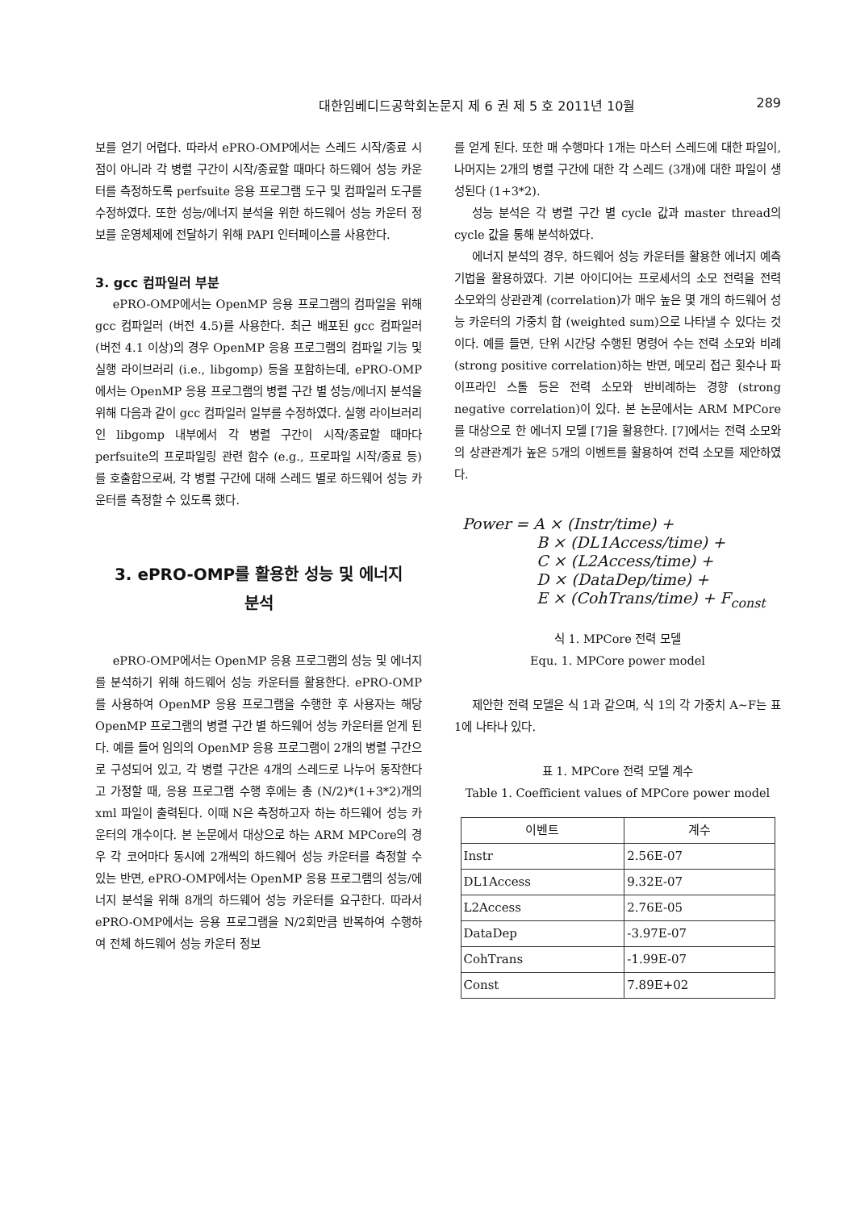대한임베디드공학회논문지 제 6 권 제 5 호 2011년 10월 289
보를 얻기 어렵다. 따라서 ePRO-OMP에서는 스레드 시작/종료 시점이 아니라 각 병렬 구간이 시작/종료할 때마다 하드웨어 성능 카운터를 측정하도록 perfsuite 응용 프로그램 도구 및 컴파일러 도구를 수정하였다. 또한 성능/에너지 분석을 위한 하드웨어 성능 카운터 정보를 운영체제에 전달하기 위해 PAPI 인터페이스를 사용한다.
3. gcc 컴파일러 부분
ePRO-OMP에서는 OpenMP 응용 프로그램의 컴파일을 위해 gcc 컴파일러 (버전 4.5)를 사용한다. 최근 배포된 gcc 컴파일러 (버전 4.1 이상)의 경우 OpenMP 응용 프로그램의 컴파일 기능 및 실행 라이브러리 (i.e., libgomp) 등을 포함하는데, ePRO-OMP에서는 OpenMP 응용 프로그램의 병렬 구간 별 성능/에너지 분석을 위해 다음과 같이 gcc 컴파일러 일부를 수정하였다. 실행 라이브러리인 libgomp 내부에서 각 병렬 구간이 시작/종료할 때마다 perfsuite의 프로파일링 관련 함수 (e.g., 프로파일 시작/종료 등)를 호출함으로써, 각 병렬 구간에 대해 스레드 별로 하드웨어 성능 카운터를 측정할 수 있도록 했다.
3. ePRO-OMP를 활용한 성능 및 에너지
분석
ePRO-OMP에서는 OpenMP 응용 프로그램의 성능 및 에너지를 분석하기 위해 하드웨어 성능 카운터를 활용한다. ePRO-OMP를 사용하여 OpenMP 응용 프로그램을 수행한 후 사용자는 해당 OpenMP 프로그램의 병렬 구간 별 하드웨어 성능 카운터를 얻게 된다. 예를 들어 임의의 OpenMP 응용 프로그램이 2개의 병렬 구간으로 구성되어 있고, 각 병렬 구간은 4개의 스레드로 나누어 동작한다고 가정할 때, 응용 프로그램 수행 후에는 총 (N/2)*(1+3*2)개의 xml 파일이 출력된다. 이때 N은 측정하고자 하는 하드웨어 성능 카운터의 개수이다. 본 논문에서 대상으로 하는 ARM MPCore의 경우 각 코어마다 동시에 2개씩의 하드웨어 성능 카운터를 측정할 수 있는 반면, ePRO-OMP에서는 OpenMP 응용 프로그램의 성능/에너지 분석을 위해 8개의 하드웨어 성능 카운터를 요구한다. 따라서 ePRO-OMP에서는 응용 프로그램을 N/2회만큼 반복하여 수행하여 전체 하드웨어 성능 카운터 정보
를 얻게 된다. 또한 매 수행마다 1개는 마스터 스레드에 대한 파일이, 나머지는 2개의 병렬 구간에 대한 각 스레드 (3개)에 대한 파일이 생성된다 (1+3*2).
성능 분석은 각 병렬 구간 별 cycle 값과 master thread의 cycle 값을 통해 분석하였다.
에너지 분석의 경우, 하드웨어 성능 카운터를 활용한 에너지 예측 기법을 활용하였다. 기본 아이디어는 프로세서의 소모 전력을 전력 소모와의 상관관계 (correlation)가 매우 높은 몇 개의 하드웨어 성능 카운터의 가중치 합 (weighted sum)으로 나타낼 수 있다는 것이다. 예를 들면, 단위 시간당 수행된 명령어 수는 전력 소모와 비례 (strong positive correlation)하는 반면, 메모리 접근 횟수나 파이프라인 스톨 등은 전력 소모와 반비례하는 경향 (strong negative correlation)이 있다. 본 논문에서는 ARM MPCore를 대상으로 한 에너지 모델 [7]을 활용한다. [7]에서는 전력 소모와의 상관관계가 높은 5개의 이벤트를 활용하여 전력 소모를 제안하였다.
Power = A × (Instr/time) +
B × (DL1Access/time) +
C × (L2Access/time) +
D × (DataDep/time) +
E × (CohTrans/time) + F<sub>const</sub>
식 1. MPCore 전력 모델
Equ. 1. MPCore power model
제안한 전력 모델은 식 1과 같으며, 식 1의 각 가중치 A~F는 표 1에 나타나 있다.
표 1. MPCore 전력 모델 계수
Table 1. Coefficient values of MPCore power model
| 이벤트 | 계수 |
| --- | --- |
| Instr | 2.56E-07 |
| DL1Access | 9.32E-07 |
| L2Access | 2.76E-05 |
| DataDep | -3.97E-07 |
| CohTrans | -1.99E-07 |
| Const | 7.89E+02 |